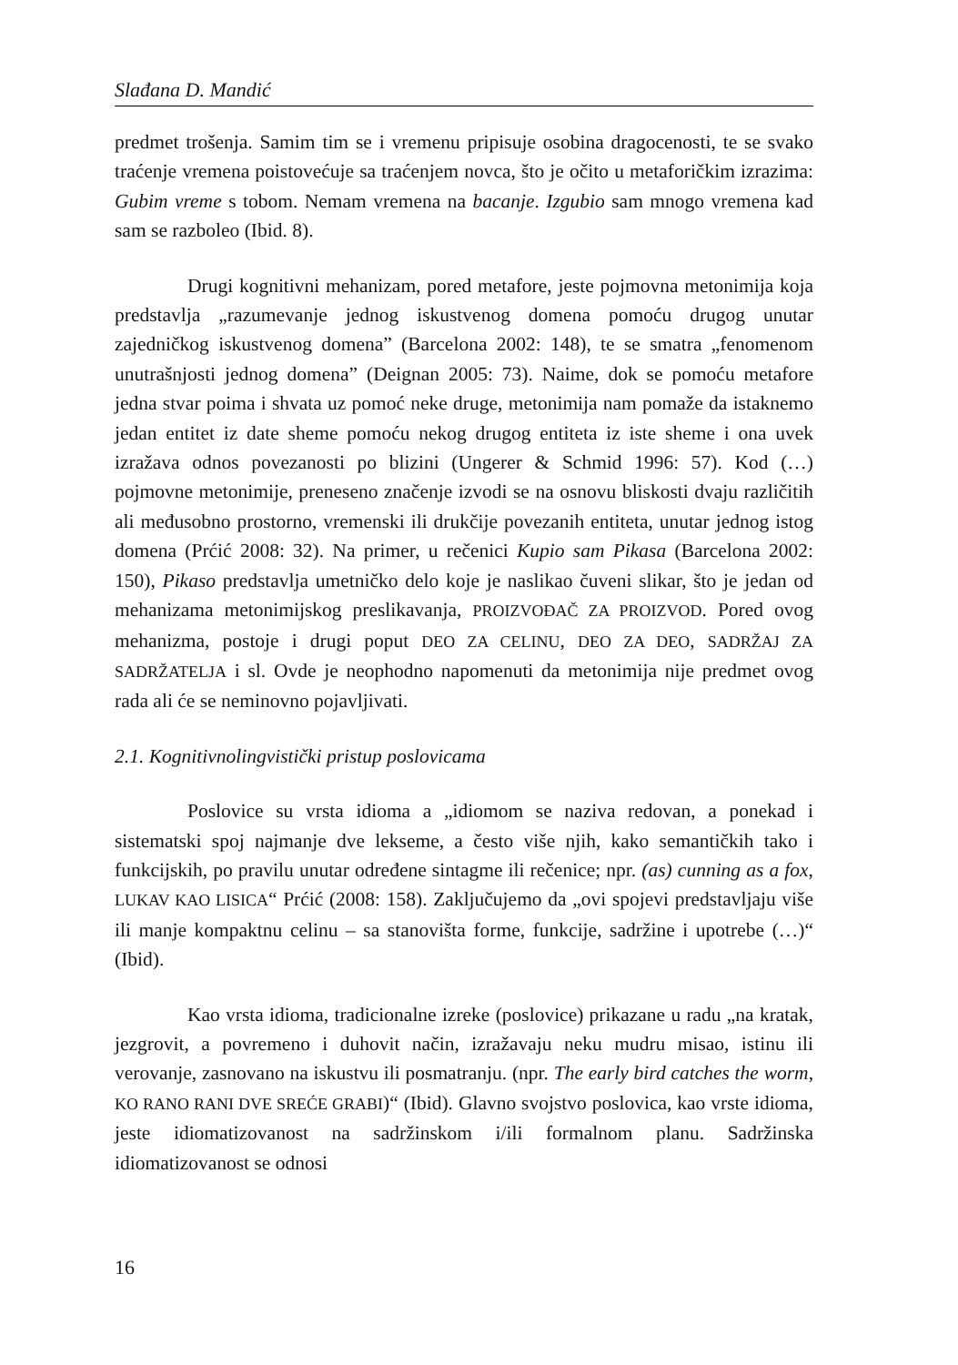Slađana D. Mandić
predmet trošenja. Samim tim se i vremenu pripisuje osobina dragocenosti, te se svako traćenje vremena poistovećuje sa traćenjem novca, što je očito u metaforičkim izrazima: Gubim vreme s tobom. Nemam vremena na bacanje. Izgubio sam mnogo vremena kad sam se razboleo (Ibid. 8).
Drugi kognitivni mehanizam, pored metafore, jeste pojmovna metonimija koja predstavlja „razumevanje jednog iskustvenog domena pomoću drugog unutar zajedničkog iskustvenog domena” (Barcelona 2002: 148), te se smatra „fenomenom unutrašnjosti jednog domena” (Deignan 2005: 73). Naime, dok se pomoću metafore jedna stvar poima i shvata uz pomoć neke druge, metonimija nam pomaže da istaknemo jedan entitet iz date sheme pomoću nekog drugog entiteta iz iste sheme i ona uvek izražava odnos povezanosti po blizini (Ungerer & Schmid 1996: 57). Kod (…) pojmovne metonimije, preneseno značenje izvodi se na osnovu bliskosti dvaju različitih ali međusobno prostorno, vremenski ili drukčije povezanih entiteta, unutar jednog istog domena (Prćić 2008: 32). Na primer, u rečenici Kupio sam Pikasa (Barcelona 2002: 150), Pikaso predstavlja umetničko delo koje je naslikao čuveni slikar, što je jedan od mehanizama metonimijskog preslikavanja, PROIZVOĐAČ ZA PROIZVOD. Pored ovog mehanizma, postoje i drugi poput DEO ZA CELINU, DEO ZA DEO, SADRŽAJ ZA SADRŽATELJA i sl. Ovde je neophodno napomenuti da metonimija nije predmet ovog rada ali će se neminovno pojavljivati.
2.1. Kognitivnolingvistički pristup poslovicama
Poslovice su vrsta idioma a „idiomom se naziva redovan, a ponekad i sistematski spoj najmanje dve lekseme, a često više njih, kako semantičkih tako i funkcijskih, po pravilu unutar određene sintagme ili rečenice; npr. (as) cunning as a fox, LUKAV KAO LISICA“ Prćić (2008: 158). Zaključujemo da „ovi spojevi predstavljaju više ili manje kompaktnu celinu – sa stanovišta forme, funkcije, sadržine i upotrebe (…)“ (Ibid).
Kao vrsta idioma, tradicionalne izreke (poslovice) prikazane u radu „na kratak, jezgrovit, a povremeno i duhovit način, izražavaju neku mudru misao, istinu ili verovanje, zasnovano na iskustvu ili posmatranju. (npr. The early bird catches the worm, KO RANO RANI DVE SREĆE GRABI)“ (Ibid). Glavno svojstvo poslovica, kao vrste idioma, jeste idiomatizovanost na sadržinskom i/ili formalnom planu. Sadržinska idiomatizovanost se odnosi
16